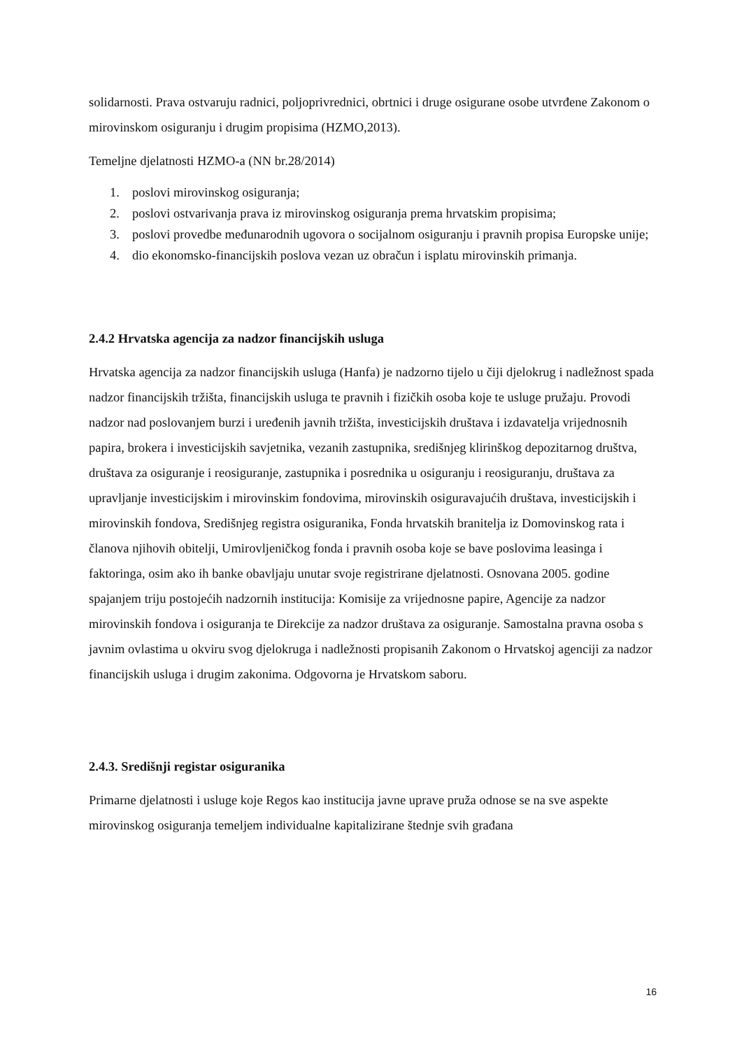solidarnosti. Prava ostvaruju radnici, poljoprivrednici, obrtnici i druge osigurane osobe utvrđene Zakonom o mirovinskom osiguranju i drugim propisima (HZMO,2013).
Temeljne djelatnosti HZMO-a (NN br.28/2014)
1. poslovi mirovinskog osiguranja;
2. poslovi ostvarivanja prava iz mirovinskog osiguranja prema hrvatskim propisima;
3. poslovi provedbe međunarodnih ugovora o socijalnom osiguranju i pravnih propisa Europske unije;
4. dio ekonomsko-financijskih poslova vezan uz obračun i isplatu mirovinskih primanja.
2.4.2 Hrvatska agencija za nadzor financijskih usluga
Hrvatska agencija za nadzor financijskih usluga (Hanfa) je nadzorno tijelo u čiji djelokrug i nadležnost spada nadzor financijskih tržišta, financijskih usluga te pravnih i fizičkih osoba koje te usluge pružaju. Provodi nadzor nad poslovanjem burzi i uređenih javnih tržišta, investicijskih društava i izdavatelja vrijednosnih papira, brokera i investicijskih savjetnika, vezanih zastupnika, središnjeg klirinškog depozitarnog društva, društava za osiguranje i reosiguranje, zastupnika i posrednika u osiguranju i reosiguranju, društava za upravljanje investicijskim i mirovinskim fondovima, mirovinskih osiguravajućih društava, investicijskih i mirovinskih fondova, Središnjeg registra osiguranika, Fonda hrvatskih branitelja iz Domovinskog rata i članova njihovih obitelji, Umirovljeničkog fonda i pravnih osoba koje se bave poslovima leasinga i faktoringa, osim ako ih banke obavljaju unutar svoje registrirane djelatnosti. Osnovana 2005. godine spajanjem triju postojećih nadzornih institucija: Komisije za vrijednosne papire, Agencije za nadzor mirovinskih fondova i osiguranja te Direkcije za nadzor društava za osiguranje. Samostalna pravna osoba s javnim ovlastima u okviru svog djelokruga i nadležnosti propisanih Zakonom o Hrvatskoj agenciji za nadzor financijskih usluga i drugim zakonima. Odgovorna je Hrvatskom saboru.
2.4.3. Središnji registar osiguranika
Primarne djelatnosti i usluge koje Regos kao institucija javne uprave pruža odnose se na sve aspekte mirovinskog osiguranja temeljem individualne kapitalizirane štednje svih građana
16